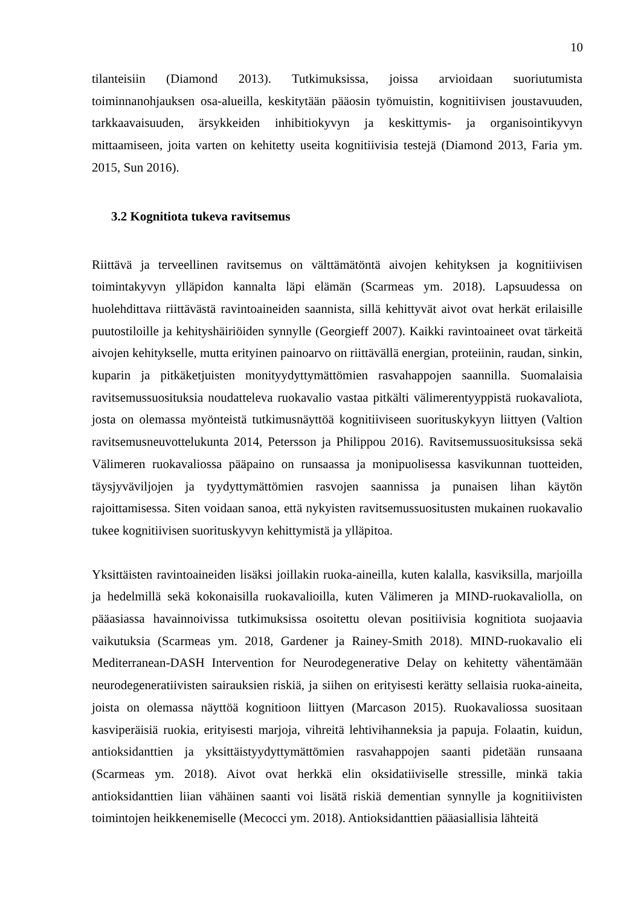10
tilanteisiin (Diamond 2013). Tutkimuksissa, joissa arvioidaan suoriutumista toiminnanohjauksen osa-alueilla, keskitytään pääosin työmuistin, kognitiivisen joustavuuden, tarkkaavaisuuden, ärsykkeiden inhibitiokyvyn ja keskittymis- ja organisointikyvyn mittaamiseen, joita varten on kehitetty useita kognitiivisia testejä (Diamond 2013, Faria ym. 2015, Sun 2016).
3.2 Kognitiota tukeva ravitsemus
Riittävä ja terveellinen ravitsemus on välttämätöntä aivojen kehityksen ja kognitiivisen toimintakyvyn ylläpidon kannalta läpi elämän (Scarmeas ym. 2018). Lapsuudessa on huolehdittava riittävästä ravintoaineiden saannista, sillä kehittyvät aivot ovat herkät erilaisille puutostiloille ja kehityshäiriöiden synnylle (Georgieff 2007). Kaikki ravintoaineet ovat tärkeitä aivojen kehitykselle, mutta erityinen painoarvo on riittävällä energian, proteiinin, raudan, sinkin, kuparin ja pitkäketjuisten monityydyttymättömien rasvahappojen saannilla. Suomalaisia ravitsemussuosituksia noudatteleva ruokavalio vastaa pitkälti välimerentyyppistä ruokavaliota, josta on olemassa myönteistä tutkimusnäyttöä kognitiiviseen suorituskykyyn liittyen (Valtion ravitsemusneuvottelukunta 2014, Petersson ja Philippou 2016). Ravitsemussuosituksissa sekä Välimeren ruokavaliossa pääpaino on runsaassa ja monipuolisessa kasvikunnan tuotteiden, täysjyväviljojen ja tyydyttymättömien rasvojen saannissa ja punaisen lihan käytön rajoittamisessa. Siten voidaan sanoa, että nykyisten ravitsemussuositusten mukainen ruokavalio tukee kognitiivisen suorituskyvyn kehittymistä ja ylläpitoa.
Yksittäisten ravintoaineiden lisäksi joillakin ruoka-aineilla, kuten kalalla, kasviksilla, marjoilla ja hedelmillä sekä kokonaisilla ruokavalioilla, kuten Välimeren ja MIND-ruokavaliolla, on pääasiassa havainnoivissa tutkimuksissa osoitettu olevan positiivisia kognitiota suojaavia vaikutuksia (Scarmeas ym. 2018, Gardener ja Rainey-Smith 2018). MIND-ruokavalio eli Mediterranean-DASH Intervention for Neurodegenerative Delay on kehitetty vähentämään neurodegeneratiivisten sairauksien riskiä, ja siihen on erityisesti kerätty sellaisia ruoka-aineita, joista on olemassa näyttöä kognitioon liittyen (Marcason 2015). Ruokavaliossa suositaan kasviperäisiä ruokia, erityisesti marjoja, vihreitä lehtivihanneksia ja papuja. Folaatin, kuidun, antioksidanttien ja yksittäistyydyttymättömien rasvahappojen saanti pidetään runsaana (Scarmeas ym. 2018). Aivot ovat herkkä elin oksidatiiviselle stressille, minkä takia antioksidanttien liian vähäinen saanti voi lisätä riskiä dementian synnylle ja kognitiivisten toimintojen heikkenemiselle (Mecocci ym. 2018). Antioksidanttien pääasiallisia lähteitä